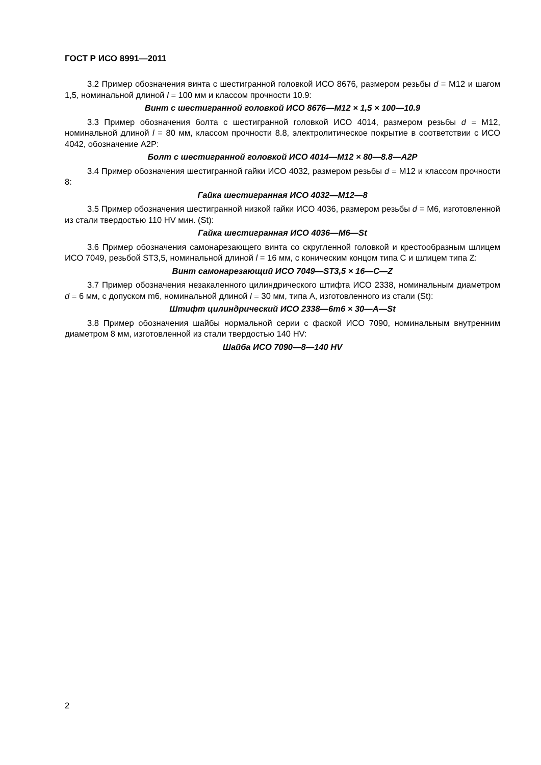ГОСТ Р ИСО 8991—2011
3.2 Пример обозначения винта с шестигранной головкой ИСО 8676, размером резьбы d = M12 и шагом 1,5, номинальной длиной l = 100 мм и классом прочности 10.9:
Винт с шестигранной головкой ИСО 8676—M12 × 1,5 × 100—10.9
3.3 Пример обозначения болта с шестигранной головкой ИСО 4014, размером резьбы d = M12, номинальной длиной l = 80 мм, классом прочности 8.8, электролитическое покрытие в соответствии с ИСО 4042, обозначение A2P:
Болт с шестигранной головкой ИСО 4014—M12 × 80—8.8—A2P
3.4 Пример обозначения шестигранной гайки ИСО 4032, размером резьбы d = M12 и классом прочности 8:
Гайка шестигранная ИСО 4032—M12—8
3.5 Пример обозначения шестигранной низкой гайки ИСО 4036, размером резьбы d = M6, изготовленной из стали твердостью 110 HV мин. (St):
Гайка шестигранная ИСО 4036—M6—St
3.6 Пример обозначения самонарезающего винта со скругленной головкой и крестообразным шлицем ИСО 7049, резьбой ST3,5, номинальной длиной l = 16 мм, с коническим концом типа C и шлицем типа Z:
Винт самонарезающий ИСО 7049—ST3,5 × 16—C—Z
3.7 Пример обозначения незакаленного цилиндрического штифта ИСО 2338, номинальным диаметром d = 6 мм, с допуском m6, номинальной длиной l = 30 мм, типа A, изготовленного из стали (St):
Штифт цилиндрический ИСО 2338—6m6 × 30—A—St
3.8 Пример обозначения шайбы нормальной серии с фаской ИСО 7090, номинальным внутренним диаметром 8 мм, изготовленной из стали твердостью 140 HV:
Шайба ИСО 7090—8—140 HV
2